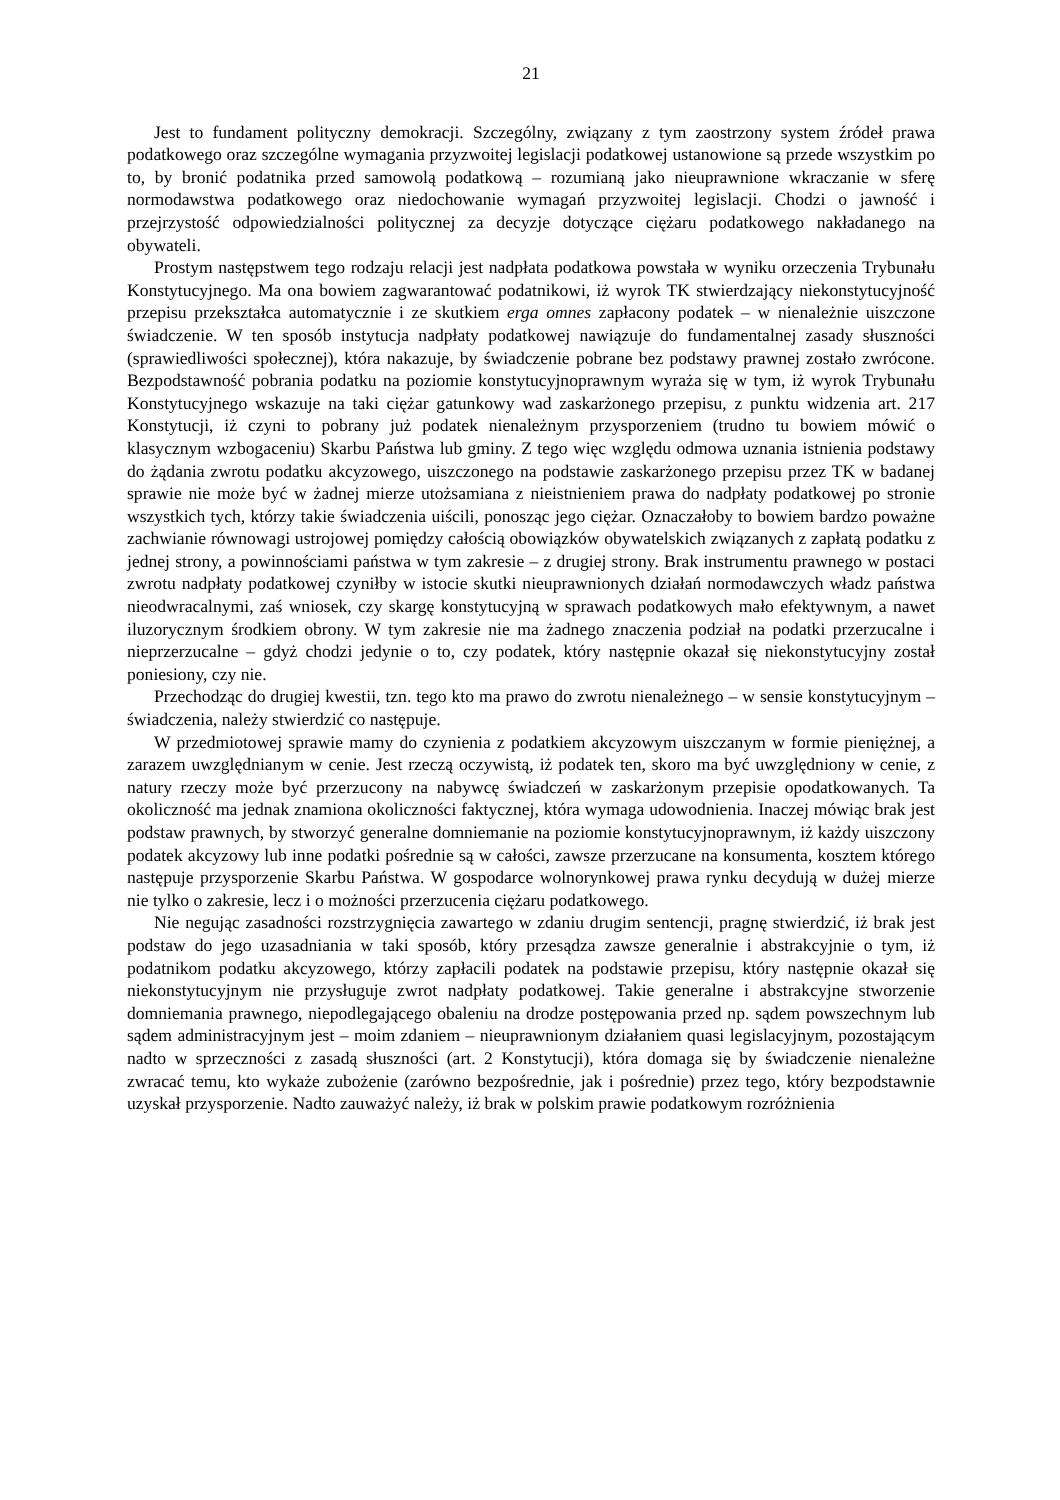21
Jest to fundament polityczny demokracji. Szczególny, związany z tym zaostrzony system źródeł prawa podatkowego oraz szczególne wymagania przyzwoitej legislacji podatkowej ustanowione są przede wszystkim po to, by bronić podatnika przed samowolą podatkową – rozumianą jako nieuprawnione wkraczanie w sferę normodawstwa podatkowego oraz niedochowanie wymagań przyzwoitej legislacji. Chodzi o jawność i przejrzystość odpowiedzialności politycznej za decyzje dotyczące ciężaru podatkowego nakładanego na obywateli.
Prostym następstwem tego rodzaju relacji jest nadpłata podatkowa powstała w wyniku orzeczenia Trybunału Konstytucyjnego. Ma ona bowiem zagwarantować podatnikowi, iż wyrok TK stwierdzający niekonstytucyjność przepisu przekształca automatycznie i ze skutkiem erga omnes zapłacony podatek – w nienależnie uiszczone świadczenie. W ten sposób instytucja nadpłaty podatkowej nawiązuje do fundamentalnej zasady słuszności (sprawiedliwości społecznej), która nakazuje, by świadczenie pobrane bez podstawy prawnej zostało zwrócone. Bezpodstawność pobrania podatku na poziomie konstytucyjnoprawnym wyraża się w tym, iż wyrok Trybunału Konstytucyjnego wskazuje na taki ciężar gatunkowy wad zaskarżonego przepisu, z punktu widzenia art. 217 Konstytucji, iż czyni to pobrany już podatek nienależnym przysporzeniem (trudno tu bowiem mówić o klasycznym wzbogaceniu) Skarbu Państwa lub gminy. Z tego więc względu odmowa uznania istnienia podstawy do żądania zwrotu podatku akcyzowego, uiszczonego na podstawie zaskarżonego przepisu przez TK w badanej sprawie nie może być w żadnej mierze utożsamiana z nieistnieniem prawa do nadpłaty podatkowej po stronie wszystkich tych, którzy takie świadczenia uiścili, ponosząc jego ciężar. Oznaczałoby to bowiem bardzo poważne zachwianie równowagi ustrojowej pomiędzy całością obowiązków obywatelskich związanych z zapłatą podatku z jednej strony, a powinnościami państwa w tym zakresie – z drugiej strony. Brak instrumentu prawnego w postaci zwrotu nadpłaty podatkowej czyniłby w istocie skutki nieuprawnionych działań normodawczych władz państwa nieodwracalnymi, zaś wniosek, czy skargę konstytucyjną w sprawach podatkowych mało efektywnym, a nawet iluzorycznym środkiem obrony. W tym zakresie nie ma żadnego znaczenia podział na podatki przerzucalne i nieprzerzucalne – gdyż chodzi jedynie o to, czy podatek, który następnie okazał się niekonstytucyjny został poniesiony, czy nie.
Przechodząc do drugiej kwestii, tzn. tego kto ma prawo do zwrotu nienależnego – w sensie konstytucyjnym – świadczenia, należy stwierdzić co następuje.
W przedmiotowej sprawie mamy do czynienia z podatkiem akcyzowym uiszczanym w formie pieniężnej, a zarazem uwzględnianym w cenie. Jest rzeczą oczywistą, iż podatek ten, skoro ma być uwzględniony w cenie, z natury rzeczy może być przerzucony na nabywcę świadczeń w zaskarżonym przepisie opodatkowanych. Ta okoliczność ma jednak znamiona okoliczności faktycznej, która wymaga udowodnienia. Inaczej mówiąc brak jest podstaw prawnych, by stworzyć generalne domniemanie na poziomie konstytucyjnoprawnym, iż każdy uiszczony podatek akcyzowy lub inne podatki pośrednie są w całości, zawsze przerzucane na konsumenta, kosztem którego następuje przysporzenie Skarbu Państwa. W gospodarce wolnorynkowej prawa rynku decydują w dużej mierze nie tylko o zakresie, lecz i o możności przerzucenia ciężaru podatkowego.
Nie negując zasadności rozstrzygnięcia zawartego w zdaniu drugim sentencji, pragnę stwierdzić, iż brak jest podstaw do jego uzasadniania w taki sposób, który przesądza zawsze generalnie i abstrakcyjnie o tym, iż podatnikom podatku akcyzowego, którzy zapłacili podatek na podstawie przepisu, który następnie okazał się niekonstytucyjnym nie przysługuje zwrot nadpłaty podatkowej. Takie generalne i abstrakcyjne stworzenie domniemania prawnego, niepodlegającego obaleniu na drodze postępowania przed np. sądem powszechnym lub sądem administracyjnym jest – moim zdaniem – nieuprawnionym działaniem quasi legislacyjnym, pozostającym nadto w sprzeczności z zasadą słuszności (art. 2 Konstytucji), która domaga się by świadczenie nienależne zwracać temu, kto wykaże zubożenie (zarówno bezpośrednie, jak i pośrednie) przez tego, który bezpodstawnie uzyskał przysporzenie. Nadto zauważyć należy, iż brak w polskim prawie podatkowym rozróżnienia